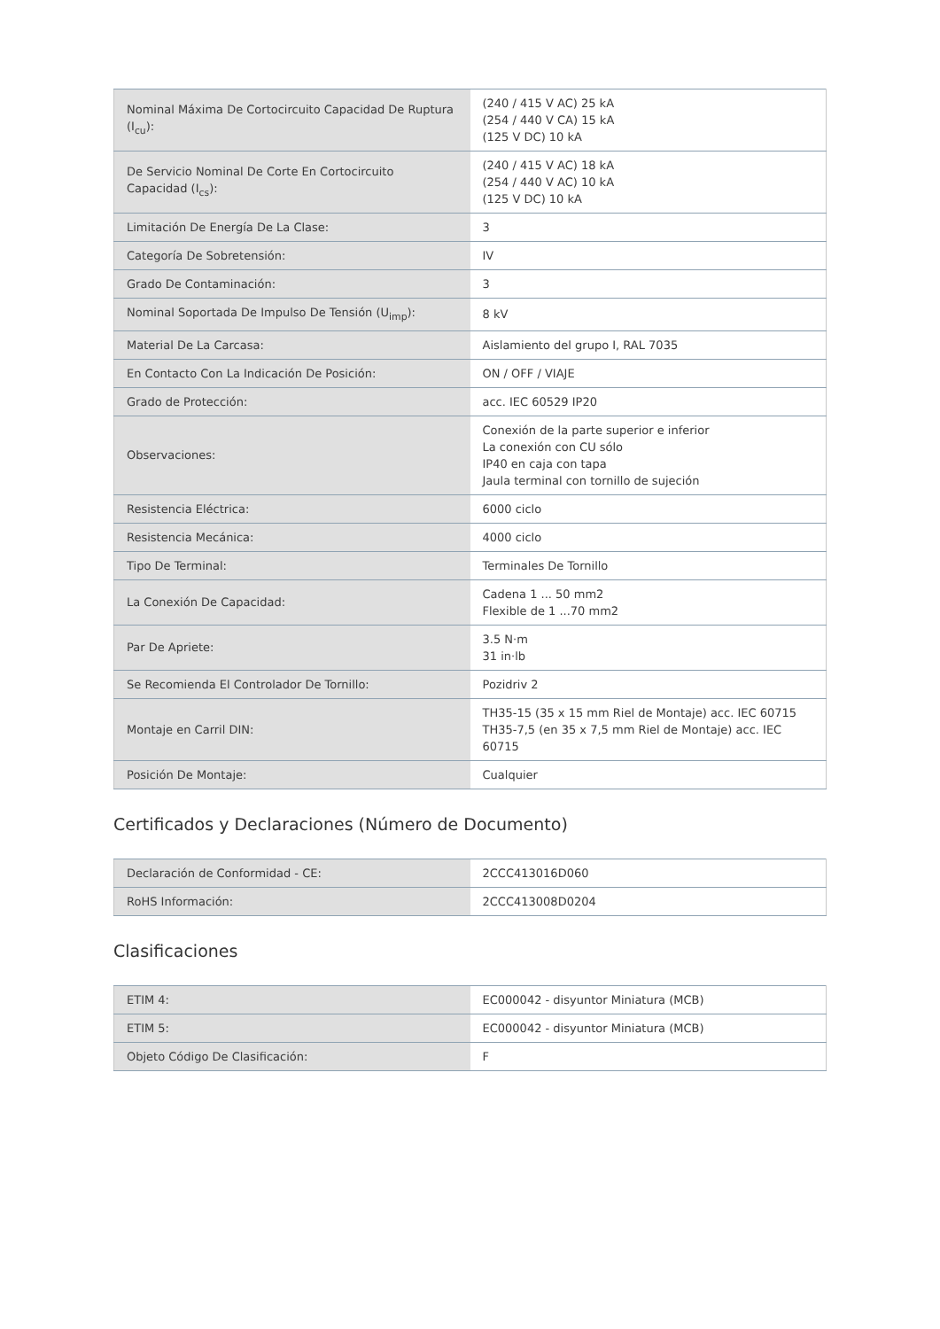| Nominal Máxima De Cortocircuito Capacidad De Ruptura (I<sub>cu</sub>): | (240 / 415 V AC) 25 kA (254 / 440 V CA) 15 kA (125 V DC) 10 kA |
| De Servicio Nominal De Corte En Cortocircuito Capacidad (I<sub>cs</sub>): | (240 / 415 V AC) 18 kA (254 / 440 V AC) 10 kA (125 V DC) 10 kA |
| Limitación De Energía De La Clase: | 3 |
| Categoría De Sobretensión: | IV |
| Grado De Contaminación: | 3 |
| Nominal Soportada De Impulso De Tensión (U<sub>imp</sub>): | 8 kV |
| Material De La Carcasa: | Aislamiento del grupo I, RAL 7035 |
| En Contacto Con La Indicación De Posición: | ON / OFF / VIAJE |
| Grado de Protección: | acc. IEC 60529 IP20 |
| Observaciones: | Conexión de la parte superior e inferior La conexión con CU sólo IP40 en caja con tapa Jaula terminal con tornillo de sujeción |
| Resistencia Eléctrica: | 6000 ciclo |
| Resistencia Mecánica: | 4000 ciclo |
| Tipo De Terminal: | Terminales De Tornillo |
| La Conexión De Capacidad: | Cadena 1 ... 50 mm2 Flexible de 1 ...70 mm2 |
| Par De Apriete: | 3.5 N·m 31 in·lb |
| Se Recomienda El Controlador De Tornillo: | Pozidriv 2 |
| Montaje en Carril DIN: | TH35-15 (35 x 15 mm Riel de Montaje) acc. IEC 60715 TH35-7,5 (en 35 x 7,5 mm Riel de Montaje) acc. IEC 60715 |
| Posición De Montaje: | Cualquier |
Certificados y Declaraciones (Número de Documento)
| Declaración de Conformidad - CE: | 2CCC413016D060 |
| RoHS Información: | 2CCC413008D0204 |
Clasificaciones
| ETIM 4: | EC000042 - disyuntor Miniatura (MCB) |
| ETIM 5: | EC000042 - disyuntor Miniatura (MCB) |
| Objeto Código De Clasificación: | F |